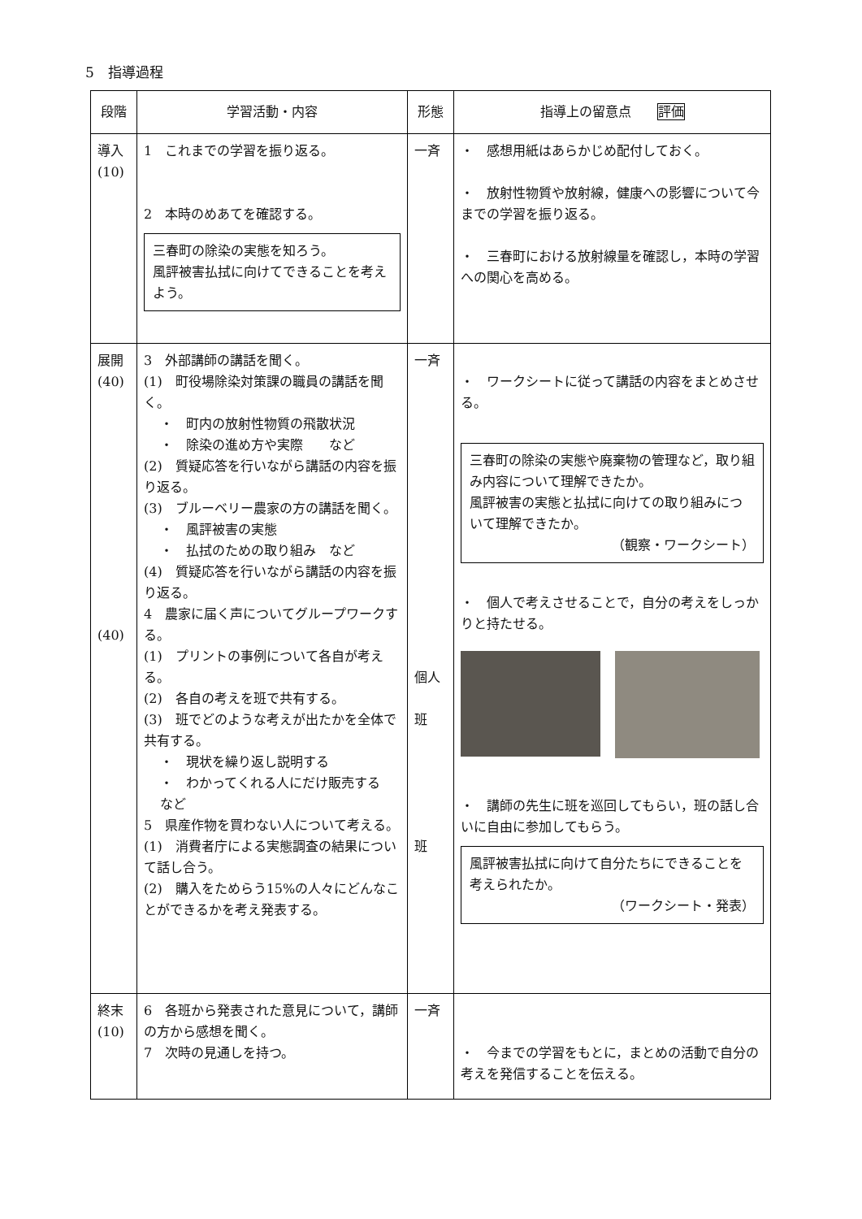5　指導過程
| 段階 | 学習活動・内容 | 形態 | 指導上の留意点 評価 |
| --- | --- | --- | --- |
| 導入 (10) | 1 これまでの学習を振り返る。 2 本時のめあてを確認する。 三春町の除染の実態を知ろう。 風評被害払拭に向けてできることを考えよう。 | 一斉 | ・ 感想用紙はあらかじめ配付しておく。 ・ 放射性物質や放射線，健康への影響について今までの学習を振り返る。 ・ 三春町における放射線量を確認し，本時の学習への関心を高める。 |
| 展開 (40) (40) | 3 外部講師の講話を聞く。 (1) 町役場除染対策課の職員の講話を聞く。 ・ 町内の放射性物質の飛散状況 ・ 除染の進め方や実際 など (2) 質疑応答を行いながら講話の内容を振り返る。 (3) ブルーベリー農家の方の講話を聞く。 ・ 風評被害の実態 ・ 払拭のための取り組み など (4) 質疑応答を行いながら講話の内容を振り返る。 4 農家に届く声についてグループワークする。 (1) プリントの事例について各自が考える。 (2) 各自の考えを班で共有する。 (3) 班でどのような考えが出たかを全体で共有する。 ・ 現状を繰り返し説明する ・ わかってくれる人にだけ販売する など 5 県産作物を買わない人について考える。 (1) 消費者庁による実態調査の結果について話し合う。 (2) 購入をためらう15%の人々にどんなことができるかを考え発表する。 | 一斉 個人 班 班 | ・ ワークシートに従って講話の内容をまとめさせる。 三春町の除染の実態や廃棄物の管理など，取り組み内容について理解できたか。 風評被害の実態と払拭に向けての取り組みについて理解できたか。 （観察・ワークシート） ・ 個人で考えさせることで，自分の考えをしっかりと持たせる。 ・ 講師の先生に班を巡回してもらい，班の話し合いに自由に参加してもらう。 風評被害払拭に向けて自分たちにできることを考えられたか。 （ワークシート・発表） |
| 終末 (10) | 6 各班から発表された意見について，講師の方から感想を聞く。 7 次時の見通しを持つ。 | 一斉 | ・ 今までの学習をもとに，まとめの活動で自分の考えを発信することを伝える。 |